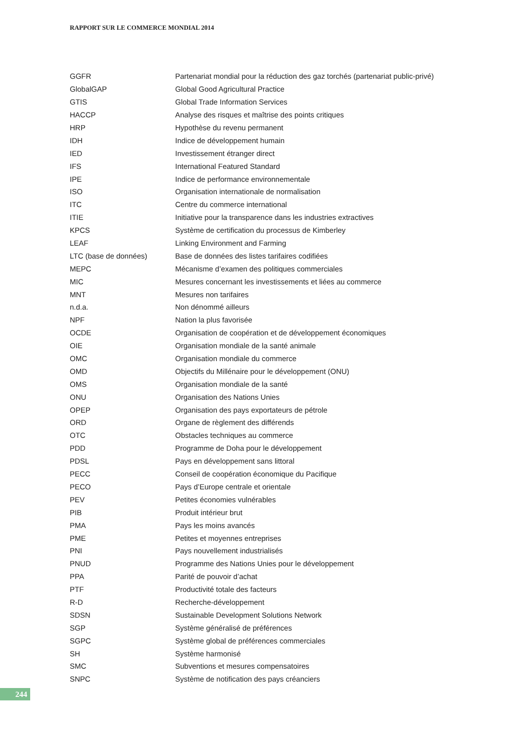RAPPORT SUR LE COMMERCE MONDIAL 2014
| GGFR | Partenariat mondial pour la réduction des gaz torchés (partenariat public-privé) |
| GlobalGAP | Global Good Agricultural Practice |
| GTIS | Global Trade Information Services |
| HACCP | Analyse des risques et maîtrise des points critiques |
| HRP | Hypothèse du revenu permanent |
| IDH | Indice de développement humain |
| IED | Investissement étranger direct |
| IFS | International Featured Standard |
| IPE | Indice de performance environnementale |
| ISO | Organisation internationale de normalisation |
| ITC | Centre du commerce international |
| ITIE | Initiative pour la transparence dans les industries extractives |
| KPCS | Système de certification du processus de Kimberley |
| LEAF | Linking Environment and Farming |
| LTC (base de données) | Base de données des listes tarifaires codifiées |
| MEPC | Mécanisme d’examen des politiques commerciales |
| MIC | Mesures concernant les investissements et liées au commerce |
| MNT | Mesures non tarifaires |
| n.d.a. | Non dénommé ailleurs |
| NPF | Nation la plus favorisée |
| OCDE | Organisation de coopération et de développement économiques |
| OIE | Organisation mondiale de la santé animale |
| OMC | Organisation mondiale du commerce |
| OMD | Objectifs du Millénaire pour le développement (ONU) |
| OMS | Organisation mondiale de la santé |
| ONU | Organisation des Nations Unies |
| OPEP | Organisation des pays exportateurs de pétrole |
| ORD | Organe de règlement des différends |
| OTC | Obstacles techniques au commerce |
| PDD | Programme de Doha pour le développement |
| PDSL | Pays en développement sans littoral |
| PECC | Conseil de coopération économique du Pacifique |
| PECO | Pays d’Europe centrale et orientale |
| PEV | Petites économies vulnérables |
| PIB | Produit intérieur brut |
| PMA | Pays les moins avancés |
| PME | Petites et moyennes entreprises |
| PNI | Pays nouvellement industrialisés |
| PNUD | Programme des Nations Unies pour le développement |
| PPA | Parité de pouvoir d’achat |
| PTF | Productivité totale des facteurs |
| R-D | Recherche-développement |
| SDSN | Sustainable Development Solutions Network |
| SGP | Système généralisé de préférences |
| SGPC | Système global de préférences commerciales |
| SH | Système harmonisé |
| SMC | Subventions et mesures compensatoires |
| SNPC | Système de notification des pays créanciers |
244